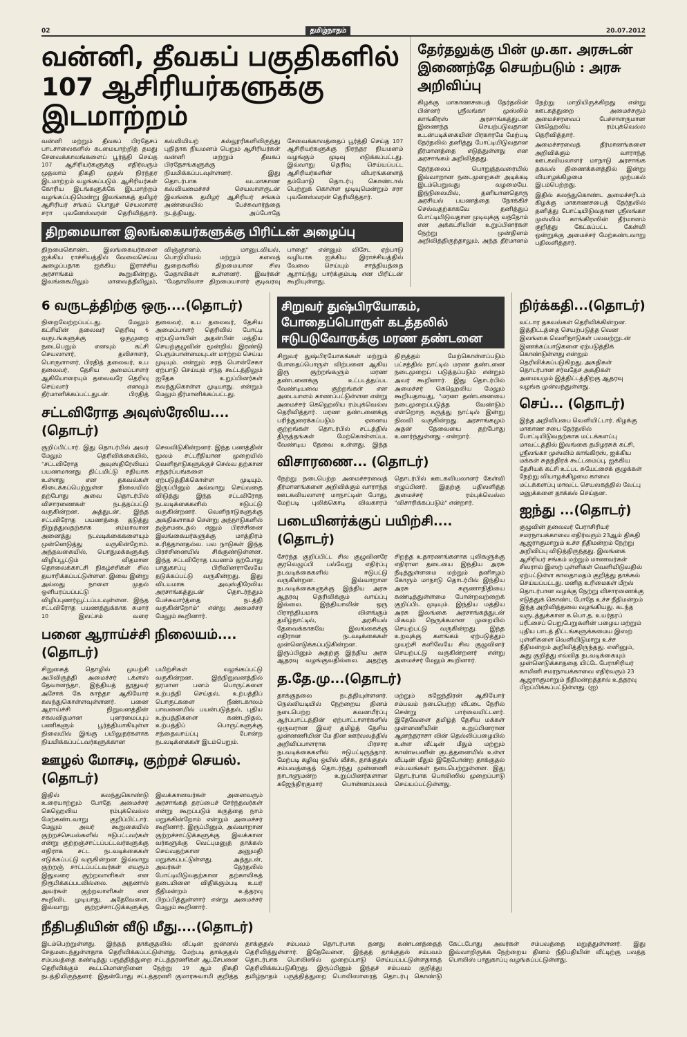02 தமிழ்நாதம் 20.07.2012
வன்னி, தீவகப் பகுதிகளில் 107 ஆசிரியர்களுக்கு இடமாற்றம்
வன்னி மற்றும் தீவகப் பிரதேசப் பாடசாலைகளில் கடமையாற்றித் தமது சேவைக்காலங்களைப் பூர்த்தி செய்த 107 ஆசிரியர்களுக்கு எதிர்வரும் முதலாம் திகதி முதல் நிரந்தர இடமாற்றம் வழங்கப்படும். ஆசிரியர்கள் கோரிய இடங்களுக்கே இடமாற்றம் வழங்கப்படுமென்று இலங்கைத் தமிழர் ஆசிரியர் சங்கப் பொதுச் செயலாளர் சரா புவனேஸ்வரன் தெரிவித்தார். கல்வியியற் கல்லூரிகளிலிருந்து புதிதாக நியமனம் பெறும் ஆசிரியர்கள் வன்னி மற்றும் தீவகப் பிரதேசங்களுக்கு நியமிக்கப்படவுள்ளனர். இது தொடர்பாக வடமாகாண கல்வியமைச்சச் செயலாளருடன் இலங்கை தமிழர் ஆசிரியர் சங்கம் அண்மையில் பேச்சுவார்த்தை நடத்தியது. அப்போதே சேவைக்காலத்தைப் பூர்த்தி செய்த 107 ஆசிரியர்களுக்கு நிரந்தர நியமனம் வழங்கும் முடிவு எடுக்கப்பட்டது. இவ்வாறு தெரிவு செய்யப்பட்ட ஆசிரியர்களின் விபரங்களைத் தம்மோடு தொடர்பு கொண்டால் பெற்றுக் கொள்ள முடியுமென்றும் சரா புவனேஸ்வரன் தெரிவித்தார்.
திறமையான இலங்கையர்களுக்கு பிரிட்டன் அழைப்பு
திறமைகொண்ட இலங்கையர்களை ஐக்கிய ராச்சியத்தில் வேலைசெய்ய அழைப்பதாக ஐக்கிய இராச்சிய அரசாங்கம் கூறுகின்றது. இலங்கையிலும் மாலைத்தீவிலும், விஞ்ஞானம், மானுடவியல், பொறியியல் மற்றும் கலைத் துறைகளில் திறமையான சில மேதாவிகள் உள்ளனர். இவர்கள் "மேதாவிலாச திறமையாளர் குடிவரவு பாதை" என்னும் விசேட ஏற்பாடு வழியாக ஐக்கிய இராச்சியத்தில் வேலை செய்யும் சாத்தியத்தை ஆராய்ந்து பார்க்கும்படி என பிரிட்டன் கூறியுள்ளது.
தேர்தலுக்கு பின் மு.கா. அரசுடன் இணைந்தே செயற்படும் : அரசு அறிவிப்பு
கிழக்கு மாகாணசபைத் தேர்தலின் பின்னர் ஸ்ரீலங்கா முஸ்லிம் காங்கிரஸ் அரசாங்கத்துடன் இணைந்த செயற்படுவதான உடன்படிக்கையின் பிரகாரமே மேற்படி தேர்தலில் தனித்து போட்டியிடுவதான தீர்மானத்தை எடுத்துள்ளது என அரசாங்கம் அறிவித்தது.
தேர்தலைப் பொறுத்தவரையில் இவ்வாறான நடைமுறைகள் அடிக்கடி இடம்பெறுவது வழமையே. இந்நிலையில், தனியானதொரு அரசியல் பயணத்தை நோக்கிச் செல்வதற்காகவே தனித்துப் போட்டியிடுவதான முடிவுக்கு வந்தோம் என அக்கட்சியின் உறுப்பினர்கள் நேற்று முன்தினம் அறிவித்திருந்தாலும், அந்த தீர்மானம் நேற்று மாறியிருக்கிறது என்று ஊடகத்துறை அமைச்சரும் அமைச்சரவைப் பேச்சாளருமான கெஹெலிய ரம்புக்வெல்ல தெரிவித்தார்.
அமைச்சரவைத் தீர்மானங்களை அறிவிக்கும் வாராந்த ஊடகவியலாளர் மாநாடு அரசாங்க தகவல் திணைக்களத்தில் இன்று வியாழக்கிழமை முற்பகல் இடம்பெற்றது.
இதில் கலந்துகொண்ட அமைச்சரிடம் கிழக்கு மாகாணசபைத் தேர்தலில் தனித்து போட்டியிடுவதான ஸ்ரீலங்கா முஸ்லிம் காங்கிரஸின் தீர்மானம் குறித்து கேட்கப்பட்ட கேள்வி ஒன்றுக்கு அமைச்சர் மேற்கண்டவாறு பதிலளித்தார்.
6 வருடத்திற்கு ஒரு....(தொடர்)
நிறைவேற்றப்பட்டது. மேலும் கட்சியின் தலைவர் தெரிவு 6 வருடங்களுக்கு ஒருமுறை நடைபெறும் எனவும் கட்சி செயலாளர், தவிசாளர், பொருளாளர், பிரதித் தலைவர், உப தலைவர், தேசிய அமைப்பாளர் ஆகியோரையும் தலைவரே தெரிவு செய்வார் எனவும் தீர்மானிக்கப்பட்டதுடன். பிரதித் தலைவர், உப தலைவர், தேசிய அமைப்பாளர் தெரிவில் போட்டி ஏற்படுமாயின் அதன்பின் மத்திய செயற்குழுவின் மூன்றில் இரண்டு பெரும்பான்மையுடன் மாற்றம் செய்ய முடியும். என்றும் சரத் பொன்சேகா ஏற்பாடு செய்யும் எந்த கூட்டத்திலும் ஐதேக உறுப்பினர்கள் கலந்துகொள்ள முடியாது. என்றும் மேலும் தீர்மானிக்கப்பட்டது.
சட்டவிரோத அவுஸ்ரேலிய....(தொடர்)
குறிப்பிட்டார். இது தொடர்பில் அவர் மேலும் தெரிவிக்கையில், "சட்டவிரோத அவுஸ்திரேலியப் பயணமானது திட்டமிட்டு சதியாக உள்ளது என தகவல்கள் கிடைக்கப்பெற்றுள்ள நிலையில் தற்போது அவை தொடர்பில் விசாரணைகள் நடத்தப்பட்டு வருகின்றன. அத்துடன், இந்த சட்டவிரோத பயணத்தை தடுத்து நிறுத்துவதற்காக எம்மாலான அனைத்து நடவடிக்கைகளையும் முன்னெடுத்து வருகின்றோம். அந்தவகையில், பொதுமக்களுக்கு விழிப்பூட்டும் விதமான தொலைக்காட்சி நிகழ்ச்சிகள் சில தயாரிக்கப்பட்டுள்ளன. இவை இன்று அல்லது நாளை முதல் ஒளிபரப்பப்பட்டு விழிப்புணர்வூட்டப்படவுள்ளன. இந்த சட்டவிரோத பயணத்துக்காக சுமார் 10 இலட்சம் வரை செலவிடுகின்றனர். இந்த பணத்தின் மூலம் சட்டரீதியான முறையில் வெளிநாடுகளுக்குச் செல்வ தற்கான சந்தர்ப்பங்களை ஏற்படுத்திக்கொள்ள முடியும். இருப்பினும் அவ்வாறு செய்வதை விடுத்து இந்த சட்டவிரோத நடவடிக்கைகளில் ஈடுபட்டு வருகின்றனர். வெளிநாடுகளுக்கு அகதிகளாகச் சென்று அந்நாடுகளில் தஞ்சமடைதல் எனும் பிரச்சினை இலங்கையர்களுக்கு மாத்திரம் உரித்தானதல்ல. பல நாடுகள் இந்த பிரச்சினையில் சிக்குண்டுள்ளன. இந்த சட்டவிரோத பயணம் தற்போது பாதுகாப்பு பிரிவினராலேயே தடுக்கப்பட்டு வருகின்றது. இது விடயமாக அவுஸ்திரேலிய அரசாங்கத்துடன் தொடர்ந்தும் பேச்சுவார்த்தை நடத்தி வருகின்றோம்" என்று அமைச்சர் மேலும் கூறினார்.
பனை ஆராய்ச்சி நிலையம்....(தொடர்)
சிறுகைத் தொழில் முயற்சி அபிவிருத்தி அமைச்சர் டக்ளஸ் தேவானந்தா, இந்தியத் தூதுவர் அசோக் கே காந்தா ஆகியோர் கலந்துகொள்ளவுள்ளனர். பனை ஆராய்ச்சி நிறுவனத்தின் சகலவிதமான புனரமைப்புப் பணிகளும் பூர்த்தியாகியுள்ள நிலையில் இங்கு பயிலுநர்களாக நியமிக்கப்பட்டவர்களுக்கான பயிற்சிகள் வழங்கப்பட்டு வருகின்றன. இந்நிறுவனத்தில் தரமான பனம் பொருட்களை உற்பத்தி செய்தல், உற்பத்திப் பொருட்களை நீண்டகாலம் பாவனையில் பயன்படுத்தல், புதிய உற்பத்திகளை கண்டறிதல், உற்பத்திப் பொருட்களுக்கு சந்தைவாய்ப்பு போன்ற நடவடிக்கைகள் இடம்பெறும்.
ஊழல் மோசடி, குற்றச் செயல். (தொடர்)
இதில் கலந்துகொண்டு உரையாற்றும் போதே அமைச்சர் கெஹெலிய ரம்புக்வெல்ல மேற்கண்டவாறு குறிப்பிட்டார். மேலும் அவர் கூறுகையில் குற்றச்செயல்களில் ஈடுபட்டவர்கள் என்று குற்றஞ்சாட்டப்பட்டவர்களுக்கு எதிராக சட்ட நடவடிக்கைகள் எடுக்கப்பட்டு வருகின்றன. இவ்வாறு குற்றஞ் சாட்டப்பட்டவர்கள் எவரும் இதுவரை குற்றவாளிகள் என நிரூபிக்கப்படவில்லை. அதனால் அவர்கள் குற்றவாளிகள் என கூறிவிட முடியாது. அதேவேளை, இவ்வாறு குற்றச்சாட்டுக்களுக்கு இலக்கானவர்கள் அனைவரும் அரசாங்கத் தரப்பைச் சேர்ந்தவர்கள் என்று கூறப்படும் கருத்தை நாம் மறுக்கின்றோம் என்றும் அமைச்சர் கூறினார். இருப்பினும், அவ்வாறான குற்றச்சாட்டுக்களுக்கு இலக்கான வர்களுக்கு வெட்புமனுத் தாக்கல் செய்வதற்கான அனுமதி மறுக்கப்பட்டுள்ளது. அத்துடன், அவர்கள் தேர்தலில் போட்டியிடுவதற்கான தற்காலிகத் தடையினை விதிக்கும்படி உயர் நீதிமன்றம் உத்தரவு பிறப்பித்துள்ளார் என்று அமைச்சர் மேலும் கூறினார்.
சிறுவர் துஷ்பிரயோகம், போதைப்பொருள் கடத்தலில் ஈடுபடுவோருக்கு மரண தண்டனை
சிறுவர் துஷ்பிரயோகங்கள் மற்றும் போதைப்பொருள் விற்பனை ஆகிய இரு குற்றங்களும் மரண தண்டனைக்கு உட்படத்தப்பட வேண்டியவை குற்றங்கள் என அடையாளம் காணப்பட்டுள்ளன என்று அமைச்சர் கெஹெலிய ரம்புக்வெல்ல தெரிவித்தார். மரண தண்டனைக்கு பரிந்துரைக்கப்படும் ஏனைய குற்றங்கள் தொடர்பில் சட்டத்தில் திருத்தங்கள் மேற்கொள்ளப்பட வேண்டிய தேவை உள்ளது. இந்த திருத்தம் மேற்கொள்ளப்படும் பட்சத்தில் நாட்டில் மரண தண்டனை நடைமுறைப் படுத்தப்படும் என்றும் அவர் கூறினார். இது தொடர்பில் அமைச்சர் கெஹெலிய மேலும் கூறியதாவது, "மரண தண்டனையை நடைமுறைப்படுத்த வேண்டும் என்றொரு கருத்து நாட்டில் இன்று நிலவி வருகின்றது. அரசாங்கமும் அதன் தேவையை தற்போது உணர்ந்துள்ளது - என்றார்.
விசாரணை... (தொடர்)
நேற்று நடைபெற்ற அமைச்சரவைத் தீர்மானங்களை அறிவிக்கும் வாராந்த ஊடகவியலாளர் மாநாட்டின் போது, மேற்படி புலிக்கொடி விவகாரம் தொடர்பில் ஊடகவியலாளர் கேள்வி எழுப்பினர். இதற்கு பதிலளித்த அமைச்சர் ரம்புக்வெல்ல "விசாரிக்கப்படும்" என்றார்.
படையினர்க்குப் பயிற்சி....(தொடர்)
சேர்ந்த குறிப்பிட்ட சில குழுவினரே குரலெழுப்பி பல்வேறு எதிர்ப்பு நடவடிக்கைகளில் ஈடுபட்டு வருகின்றன. இவ்வாறான நடவடிக்கைகளுக்கு இந்திய அரசு ஆதரவு தெரிவிக்கும் வாய்ப்பு இல்லை. இந்தியாவின் ஒரு பிராந்தியமாக விளங்கும் தமிழ்நாட்டில், அரசியல் தேவைக்காகவே இலங்கைக்கு எதிரான நடவடிக்கைகள் முன்னெடுக்கப்படுகின்றன. இருப்பினும் அதற்கு இந்திய அரசு ஆதரவு வழங்குவதில்லை. அதற்கு சிறந்த உதாரணங்களாக புலிகளுக்கு எதிரான தடையை இந்திய அரசு நீடித்துள்ளமை மற்றும் தனிஈழம் கோரும் மாநாடு தொடர்பில் இந்திய அரசு கருணாநிதியை கண்டித்துள்ளமை போன்றவற்றைக் குறிப்பிட முடியும். இந்திய மத்திய அரசு இலங்கை அரசாங்கத்துடன் மிகவும் நெருக்கமான முறையில் செயற்பட்டு வருகின்றது. இந்த உறவுக்கு களங்கம் ஏற்படுத்தும் முயற்சி களிலேயே சில குழுவினர் செயற்பட்டு வருகின்றனர் என்று அமைச்சர் மேலும் கூறினார்.
த.தே.மு...(தொடர்)
தாக்குதலை நடத்தியுள்ளனர். நெல்லியடியில் நேற்றைய தினம் நடைபெற்ற கவனயீர்ப்பு ஆர்ப்பாட்டத்தின் ஏற்பாட்டாளர்களில் ஒருவரான இவர் தமிழ்த் தேசிய முன்னணியின் மே தின ஊர்வலத்தில் அறிவிப்பாளராக பிரசார நடவடிக்கைகளில் ஈடுபட்டிருந்தார். மேற்படி கழிவு ஒயில் வீச்சு, தாக்குதல் சம்பவத்தைத் தொடர்ந்து முன்னணி நாடாளுமன்ற உறுப்பினர்களான கஜேந்திரகுமார் பொன்னம்பலம் மற்றும் கஜேந்திரன் ஆகியோர் சம்பவம் நடைபெற்ற வீட்டை நேரில் சென்று பார்வையிட்டனர். இதேவேளை தமிழ்த் தேசிய மக்கள் முன்னணியின் உறுப்பினரான ஆனந்தராசா வின் தெல்லிப்பழையில் உள்ள வீட்டின் மீதும் மற்றும் காண்டீபனின் குடத்தனையில் உள்ள வீட்டின் மீதும் இதேபோன்ற தாக்குதல் சம்பவங்கள் நடைபெற்றுள்ளன. இது தொடர்பாக பொலிஸில் முறைப்பாடு செய்யப்பட்டுள்ளது.
நிர்க்கதி...(தொடர்)
வட்டார தகவல்கள் தெரிவிக்கின்றன. இத்திட்டத்தை செயற்படுத்த வென இலங்கை வெளிநாடுகள் பலவற்றுடன் இணக்கப்பாடுகளை ஏற்படுத்திக் கொண்டுள்ளது என்றும் தெரிவிக்கப்படுகிறது. அகதிகள் தொடர்பான சர்வதேச அகதிகள் அமையமும் இத்திட்டத்திற்கு ஆதரவு வழங்க முன்வந்துள்ளது.
செப்... (தொடர்)
இந்த அறிவிப்பை வெளியிட்டார். கிழக்கு மாகாண சபை தேர்தலில் போட்டியிடுவதற்காக மட்டக்களப்பு மாவட்டத்தில் இலங்கை தமிழரசுக் கட்சி, ஸ்ரீலங்கா முஸ்லிம் காங்கிரஸ், ஐக்கிய மக்கள் சுதந்திரக் கூட்டமைப்பு, ஐக்கிய தேசியக் கட்சி உட்பட சுயேட்சைக் குழுக்கள் நேற்று வியாழக்கிழமை காலை மட்டக்களப்பு மாவட்ட செயலகத்தில் வேட்பு மனுக்களை தாக்கல் செய்தன.
ஐந்து ...(தொடர்)
குழுவின் தலைவர் பேராசிரியர் சமரநாயக்காவை எதிர்வரும் 23ஆம் திகதி ஆஜராகுமாறும் உச்ச நீதிமன்றம் நேற்று அறிவிப்பு விடுத்திருந்தது. இலங்கை ஆசிரியர் சங்கம் மற்றும் மாணவர்கள் சிலரால் இஸற் புள்ளிகள் வெளியிடுவதில் ஏற்பட்டுள்ள காலதாமதம் குறித்து தாக்கல் செய்யப்பட்டது. மனித உரிமைகள் மீறல் தொடர்பான வழக்கு நேற்று விசாரணைக்கு எடுத்துக் கொண்ட போதே உச்ச நீதிமன்றம் இந்த அறிவித்தலை வழங்கியது. கடந்த வருடத்துக்கான க.பொ.த. உயர்தரப் பரீட்சைப் பெறுபேறுகளின் பழைய மற்றும் புதிய பாடத் திட்டங்களுக்கமைய இஸற் புள்ளிகளை வெளியிடுமாறு உச்ச நீதிமன்றம் அறிவித்திருந்தது. எனினும், அது குறித்து எவ்வித நடவடிக்கையும் முன்னெடுக்காததை யிட்டே பேராசிரியர் காமினி சமரநாயக்காவை எதிர்வரும் 23 ஆஜராகுமாறும் நீதிமன்றத்தால் உத்தரவு பிறப்பிக்கப்பட்டுள்ளது. (ஐ)
நீதிபதியின் வீடு மீது....(தொடர்)
இடம்பெற்றுள்ளது. இந்தத் தாக்குதலில் வீட்டின் ஜன்னல் சேதமடைந்துள்ளதாக தெரிவிக்கப்பட்டுள்ளது. மேற்படி தாக்குதல் சம்பவத்தை கண்டித்து பருத்தித்துறை சட்டத்தரணிகள் ஆட்சேபனை தெரிவிக்கும் கூட்டமொன்றினை நேற்று 19 ஆம் திகதி நடத்தியிருந்தனர். இதன்போது சட்டத்தரணி குமாரசுவாமி குறித்த தாக்குதல் சம்பவம் தொடர்பாக தனது கண்டனத்தைத் தெரிவித்துள்ளார். இதேவேளை, இந்தத் தாக்குதல் சம்பவம் தொடர்பாக பொலிஸில் முறைப்பாடு செய்யப்பட்டுள்ளதாகத் தெரிவிக்கப்படுகிறது. இருப்பினும் இந்தச் சம்பவம் குறித்து தமிழ்நாதம் பருத்தித்துறை பொலிஸாரைத் தொடர்பு கொண்டு கேட்டபோது அவர்கள் சம்பவத்தை மறுத்துள்ளனர். இது இவ்வாறிருக்க நேற்றைய தினம் நீதிபதியின் வீட்டிற்கு பலத்த பொலிஸ் பாதுகாப்பு வழங்கப்பட்டுள்ளது.